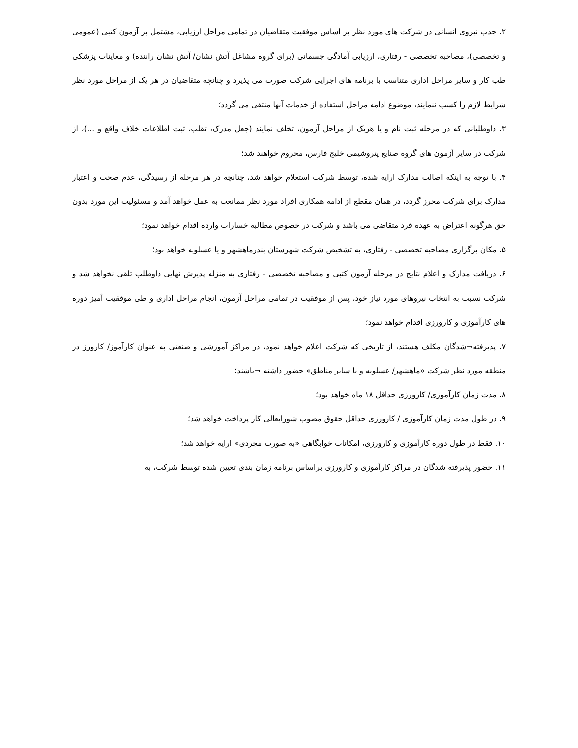۲. جذب نیروی انسانی در شرکت های مورد نظر بر اساس موفقیت متقاضیان در تمامی مراحل ارزیابی، مشتمل بر آزمون کتبی (عمومی و تخصصی)، مصاحبه تخصصی - رفتاری، ارزیابی آمادگی جسمانی (برای گروه مشاغل آتش نشان/ آتش نشان راننده) و معاینات پزشکی طب کار و سایر مراحل اداری متناسب با برنامه های اجرایی شرکت صورت می پذیرد و چنانچه متقاضیان در هر یک از مراحل مورد نظر شرایط لازم را کسب ننمایند، موضوع ادامه مراحل استفاده از خدمات آنها منتفی می گردد؛
۳. داوطلبانی که در مرحله ثبت نام و یا هریک از مراحل آزمون، تخلف نمایند (جعل مدرک، تقلب، ثبت اطلاعات خلاف واقع و ...)، از شرکت در سایر آزمون های گروه صنایع پتروشیمی خلیج فارس، محروم خواهند شد؛
۴. با توجه به اینکه اصالت مدارک ارایه شده، توسط شرکت استعلام خواهد شد، چنانچه در هر مرحله از رسیدگی، عدم صحت و اعتبار مدارک برای شرکت محرز گردد، در همان مقطع از ادامه همکاری افراد مورد نظر ممانعت به عمل خواهد آمد و مسئولیت این مورد بدون حق هرگونه اعتراض به عهده فرد متقاضی می باشد و شرکت در خصوص مطالبه خسارات وارده اقدام خواهد نمود؛
۵. مکان برگزاری مصاحبه تخصصی - رفتاری، به تشخیص شرکت شهرستان بندرماهشهر و یا عسلویه خواهد بود؛
۶. دریافت مدارک و اعلام نتایج در مرحله آزمون کتبی و مصاحبه تخصصی - رفتاری به منزله پذیرش نهایی داوطلب تلقی نخواهد شد و شرکت نسبت به انتخاب نیروهای مورد نیاز خود، پس از موفقیت در تمامی مراحل آزمون، انجام مراحل اداری و طی موفقیت آمیز دوره های کارآموزی و کارورزی اقدام خواهد نمود؛
۷. پذیرفته¬شدگان مکلف هستند، از تاریخی که شرکت اعلام خواهد نمود، در مراکز آموزشی و صنعتی به عنوان کارآموز/ کارورز در منطقه مورد نظر شرکت «ماهشهر/ عسلویه و یا سایر مناطق» حضور داشته ¬باشند؛
۸. مدت زمان کارآموزی/ کارورزی حداقل ۱۸ ماه خواهد بود؛
۹. در طول مدت زمان کارآموزی / کارورزی حداقل حقوق مصوب شورایعالی کار پرداخت خواهد شد؛
۱۰. فقط در طول دوره کارآموزی و کارورزی، امکانات خوابگاهی «به صورت مجردی» ارایه خواهد شد؛
۱۱. حضور پذیرفته شدگان در مراکز کارآموزی و کارورزی براساس برنامه زمان بندی تعیین شده توسط شرکت، به